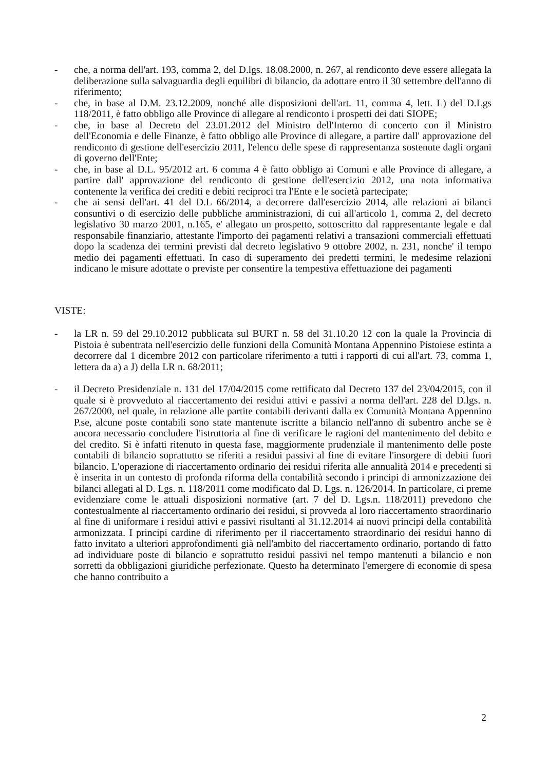- che, a norma dell'art. 193, comma 2, del D.lgs. 18.08.2000, n. 267, al rendiconto deve essere allegata la deliberazione sulla salvaguardia degli equilibri di bilancio, da adottare entro il 30 settembre dell'anno di riferimento;
- che, in base al D.M. 23.12.2009, nonché alle disposizioni dell'art. 11, comma 4, lett. L) del D.Lgs 118/2011, è fatto obbligo alle Province di allegare al rendiconto i prospetti dei dati SIOPE;
- che, in base al Decreto del 23.01.2012 del Ministro dell'Interno di concerto con il Ministro dell'Economia e delle Finanze, è fatto obbligo alle Province di allegare, a partire dall' approvazione del rendiconto di gestione dell'esercizio 2011, l'elenco delle spese di rappresentanza sostenute dagli organi di governo dell'Ente;
- che, in base al D.L. 95/2012 art. 6 comma 4 è fatto obbligo ai Comuni e alle Province di allegare, a partire dall' approvazione del rendiconto di gestione dell'esercizio 2012, una nota informativa contenente la verifica dei crediti e debiti reciproci tra l'Ente e le società partecipate;
- che ai sensi dell'art. 41 del D.L 66/2014, a decorrere dall'esercizio 2014, alle relazioni ai bilanci consuntivi o di esercizio delle pubbliche amministrazioni, di cui all'articolo 1, comma 2, del decreto legislativo 30 marzo 2001, n.165, e' allegato un prospetto, sottoscritto dal rappresentante legale e dal responsabile finanziario, attestante l'importo dei pagamenti relativi a transazioni commerciali effettuati dopo la scadenza dei termini previsti dal decreto legislativo 9 ottobre 2002, n. 231, nonche' il tempo medio dei pagamenti effettuati. In caso di superamento dei predetti termini, le medesime relazioni indicano le misure adottate o previste per consentire la tempestiva effettuazione dei pagamenti
VISTE:
- la LR n. 59 del 29.10.2012 pubblicata sul BURT n. 58 del 31.10.20 12 con la quale la Provincia di Pistoia è subentrata nell'esercizio delle funzioni della Comunità Montana Appennino Pistoiese estinta a decorrere dal 1 dicembre 2012 con particolare riferimento a tutti i rapporti di cui all'art. 73, comma 1, lettera da a) a J) della LR n. 68/2011;
- il Decreto Presidenziale n. 131 del 17/04/2015 come rettificato dal Decreto 137 del 23/04/2015, con il quale si è provveduto al riaccertamento dei residui attivi e passivi a norma dell'art. 228 del D.lgs. n. 267/2000, nel quale, in relazione alle partite contabili derivanti dalla ex Comunità Montana Appennino P.se, alcune poste contabili sono state mantenute iscritte a bilancio nell'anno di subentro anche se è ancora necessario concludere l'istruttoria al fine di verificare le ragioni del mantenimento del debito e del credito. Si è infatti ritenuto in questa fase, maggiormente prudenziale il mantenimento delle poste contabili di bilancio soprattutto se riferiti a residui passivi al fine di evitare l'insorgere di debiti fuori bilancio. L'operazione di riaccertamento ordinario dei residui riferita alle annualità 2014 e precedenti si è inserita in un contesto di profonda riforma della contabilità secondo i principi di armonizzazione dei bilanci allegati al D. Lgs. n. 118/2011 come modificato dal D. Lgs. n. 126/2014. In particolare, ci preme evidenziare come le attuali disposizioni normative (art. 7 del D. Lgs.n. 118/2011) prevedono che contestualmente al riaccertamento ordinario dei residui, si provveda al loro riaccertamento straordinario al fine di uniformare i residui attivi e passivi risultanti al 31.12.2014 ai nuovi principi della contabilità armonizzata. I principi cardine di riferimento per il riaccertamento straordinario dei residui hanno di fatto invitato a ulteriori approfondimenti già nell'ambito del riaccertamento ordinario, portando di fatto ad individuare poste di bilancio e soprattutto residui passivi nel tempo mantenuti a bilancio e non sorretti da obbligazioni giuridiche perfezionate. Questo ha determinato l'emergere di economie di spesa che hanno contribuito a
2